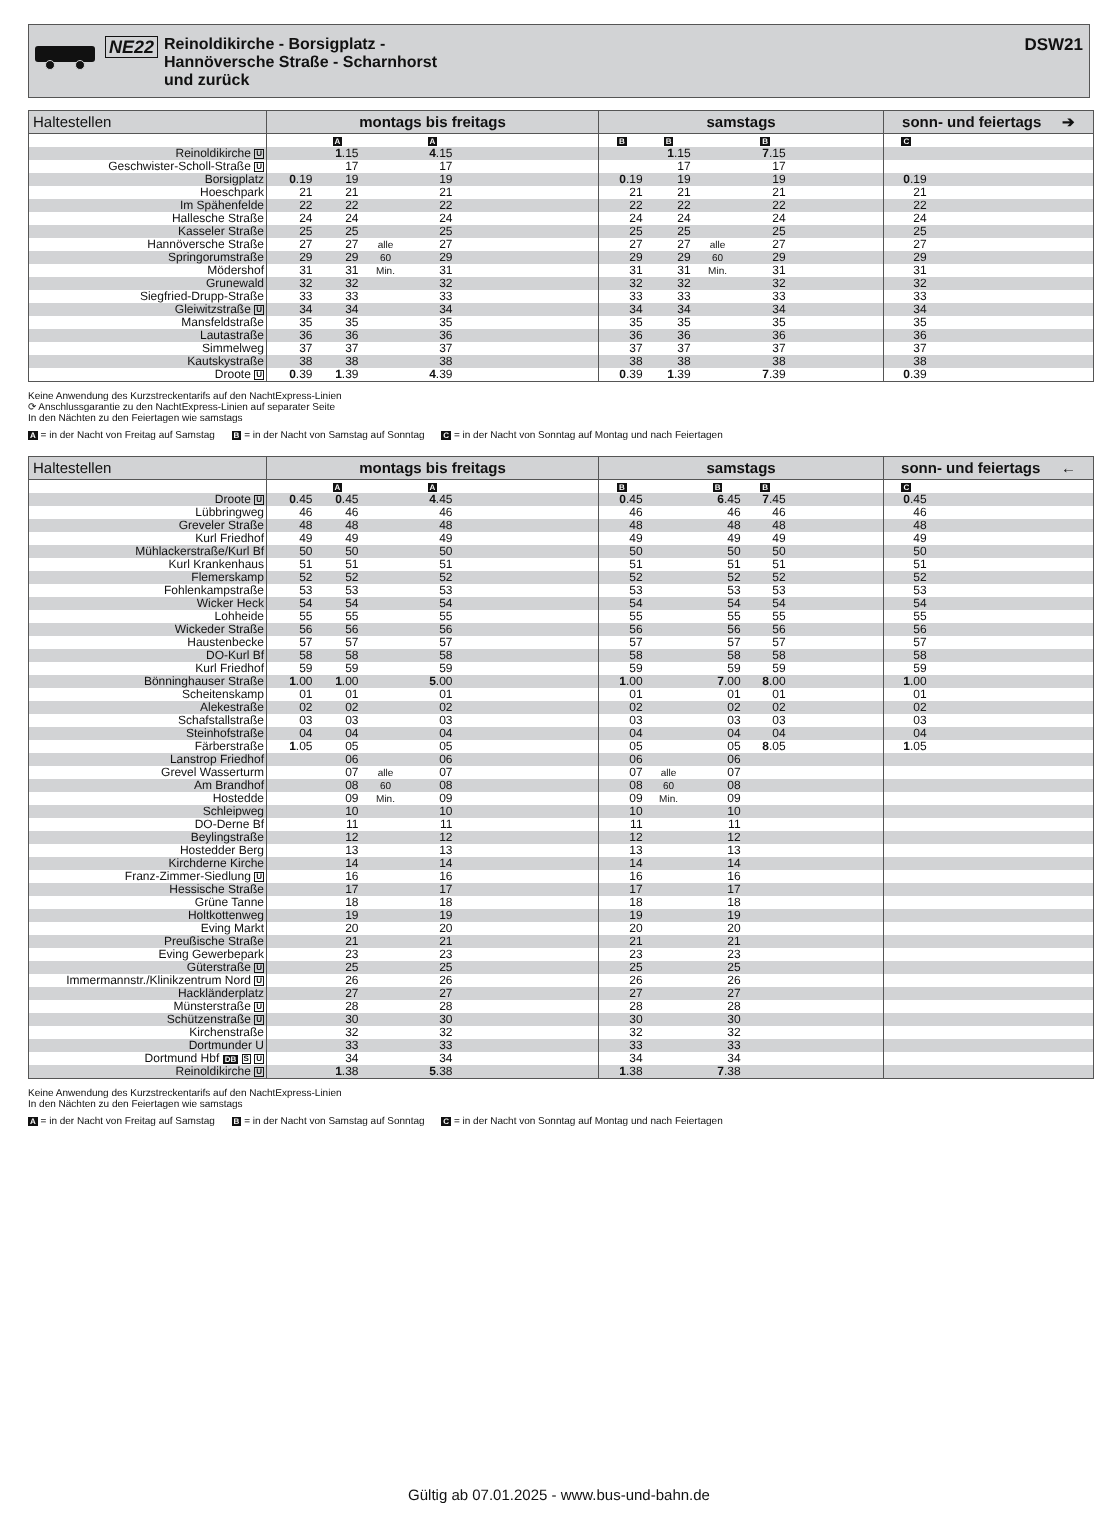NE22
Reinoldikirche - Borsigplatz -
Hannöversche Straße - Scharnhorst
und zurück
DSW21
| Haltestellen | montags bis freitags | | | | | samstags | | | | | sonn- und feiertags ➔ | |
| --- | --- | --- | --- | --- | --- | --- | --- | --- | --- | --- | --- | --- |
| | | A | | A | | B | B | | B | | C | |
| Reinoldikirche U | | 1 .15 | | 4 .15 | | | 1 .15 | | 7 .15 | | | |
| Geschwister-Scholl-Straße U | | 17 | | 17 | | | 17 | | 17 | | | |
| Borsigplatz | 0 .19 | 19 | | 19 | | 0 .19 | 19 | | 19 | | 0 .19 | |
| Hoeschpark | 21 | 21 | | 21 | | 21 | 21 | | 21 | | 21 | |
| Im Spähenfelde | 22 | 22 | | 22 | | 22 | 22 | | 22 | | 22 | |
| Hallesche Straße | 24 | 24 | | 24 | | 24 | 24 | | 24 | | 24 | |
| Kasseler Straße | 25 | 25 | | 25 | | 25 | 25 | | 25 | | 25 | |
| Hannöversche Straße | 27 | 27 | alle | 27 | | 27 | 27 | alle | 27 | | 27 | |
| Springorumstraße | 29 | 29 | 60 | 29 | | 29 | 29 | 60 | 29 | | 29 | |
| Mödershof | 31 | 31 | Min. | 31 | | 31 | 31 | Min. | 31 | | 31 | |
| Grunewald | 32 | 32 | | 32 | | 32 | 32 | | 32 | | 32 | |
| Siegfried-Drupp-Straße | 33 | 33 | | 33 | | 33 | 33 | | 33 | | 33 | |
| Gleiwitzstraße U | 34 | 34 | | 34 | | 34 | 34 | | 34 | | 34 | |
| Mansfeldstraße | 35 | 35 | | 35 | | 35 | 35 | | 35 | | 35 | |
| Lautastraße | 36 | 36 | | 36 | | 36 | 36 | | 36 | | 36 | |
| Simmelweg | 37 | 37 | | 37 | | 37 | 37 | | 37 | | 37 | |
| Kautskystraße | 38 | 38 | | 38 | | 38 | 38 | | 38 | | 38 | |
| Droote U | 0 .39 | 1 .39 | | 4 .39 | | 0 .39 | 1 .39 | | 7 .39 | | 0 .39 | |
Keine Anwendung des Kurzstreckentarifs auf den NachtExpress-Linien
⟳ Anschlussgarantie zu den NachtExpress-Linien auf separater Seite
In den Nächten zu den Feiertagen wie samstags
A = in der Nacht von Freitag auf Samstag B = in der Nacht von Samstag auf Sonntag C = in der Nacht von Sonntag auf Montag und nach Feiertagen
| Haltestellen | montags bis freitags | | | | | samstags | | | | | sonn- und feiertags ← | |
| --- | --- | --- | --- | --- | --- | --- | --- | --- | --- | --- | --- | --- |
| | | A | | A | | B | | B | B | | C | |
| Droote U | 0 .45 | 0 .45 | | 4 .45 | | 0 .45 | | 6 .45 | 7 .45 | | 0 .45 | |
| Lübbringweg | 46 | 46 | | 46 | | 46 | | 46 | 46 | | 46 | |
| Greveler Straße | 48 | 48 | | 48 | | 48 | | 48 | 48 | | 48 | |
| Kurl Friedhof | 49 | 49 | | 49 | | 49 | | 49 | 49 | | 49 | |
| Mühlackerstraße/Kurl Bf | 50 | 50 | | 50 | | 50 | | 50 | 50 | | 50 | |
| Kurl Krankenhaus | 51 | 51 | | 51 | | 51 | | 51 | 51 | | 51 | |
| Flemerskamp | 52 | 52 | | 52 | | 52 | | 52 | 52 | | 52 | |
| Fohlenkampstraße | 53 | 53 | | 53 | | 53 | | 53 | 53 | | 53 | |
| Wicker Heck | 54 | 54 | | 54 | | 54 | | 54 | 54 | | 54 | |
| Lohheide | 55 | 55 | | 55 | | 55 | | 55 | 55 | | 55 | |
| Wickeder Straße | 56 | 56 | | 56 | | 56 | | 56 | 56 | | 56 | |
| Haustenbecke | 57 | 57 | | 57 | | 57 | | 57 | 57 | | 57 | |
| DO-Kurl Bf | 58 | 58 | | 58 | | 58 | | 58 | 58 | | 58 | |
| Kurl Friedhof | 59 | 59 | | 59 | | 59 | | 59 | 59 | | 59 | |
| Bönninghauser Straße | 1 .00 | 1 .00 | | 5 .00 | | 1 .00 | | 7 .00 | 8 .00 | | 1 .00 | |
| Scheitenskamp | 01 | 01 | | 01 | | 01 | | 01 | 01 | | 01 | |
| Alekestraße | 02 | 02 | | 02 | | 02 | | 02 | 02 | | 02 | |
| Schafstallstraße | 03 | 03 | | 03 | | 03 | | 03 | 03 | | 03 | |
| Steinhofstraße | 04 | 04 | | 04 | | 04 | | 04 | 04 | | 04 | |
| Färberstraße | 1 .05 | 05 | | 05 | | 05 | | 05 | 8 .05 | | 1 .05 | |
| Lanstrop Friedhof | | 06 | | 06 | | 06 | | 06 | | | | |
| Grevel Wasserturm | | 07 | alle | 07 | | 07 | alle | 07 | | | | |
| Am Brandhof | | 08 | 60 | 08 | | 08 | 60 | 08 | | | | |
| Hostedde | | 09 | Min. | 09 | | 09 | Min. | 09 | | | | |
| Schleipweg | | 10 | | 10 | | 10 | | 10 | | | | |
| DO-Derne Bf | | 11 | | 11 | | 11 | | 11 | | | | |
| Beylingstraße | | 12 | | 12 | | 12 | | 12 | | | | |
| Hostedder Berg | | 13 | | 13 | | 13 | | 13 | | | | |
| Kirchderne Kirche | | 14 | | 14 | | 14 | | 14 | | | | |
| Franz-Zimmer-Siedlung U | | 16 | | 16 | | 16 | | 16 | | | | |
| Hessische Straße | | 17 | | 17 | | 17 | | 17 | | | | |
| Grüne Tanne | | 18 | | 18 | | 18 | | 18 | | | | |
| Holtkottenweg | | 19 | | 19 | | 19 | | 19 | | | | |
| Eving Markt | | 20 | | 20 | | 20 | | 20 | | | | |
| Preußische Straße | | 21 | | 21 | | 21 | | 21 | | | | |
| Eving Gewerbepark | | 23 | | 23 | | 23 | | 23 | | | | |
| Güterstraße U | | 25 | | 25 | | 25 | | 25 | | | | |
| Immermannstr./Klinikzentrum Nord U | | 26 | | 26 | | 26 | | 26 | | | | |
| Hackländerplatz | | 27 | | 27 | | 27 | | 27 | | | | |
| Münsterstraße U | | 28 | | 28 | | 28 | | 28 | | | | |
| Schützenstraße U | | 30 | | 30 | | 30 | | 30 | | | | |
| Kirchenstraße | | 32 | | 32 | | 32 | | 32 | | | | |
| Dortmunder U | | 33 | | 33 | | 33 | | 33 | | | | |
| Dortmund Hbf DB S U | | 34 | | 34 | | 34 | | 34 | | | | |
| Reinoldikirche U | | 1 .38 | | 5 .38 | | 1 .38 | | 7 .38 | | | | |
Keine Anwendung des Kurzstreckentarifs auf den NachtExpress-Linien
In den Nächten zu den Feiertagen wie samstags
A = in der Nacht von Freitag auf Samstag B = in der Nacht von Samstag auf Sonntag C = in der Nacht von Sonntag auf Montag und nach Feiertagen
Gültig ab 07.01.2025 - www.bus-und-bahn.de